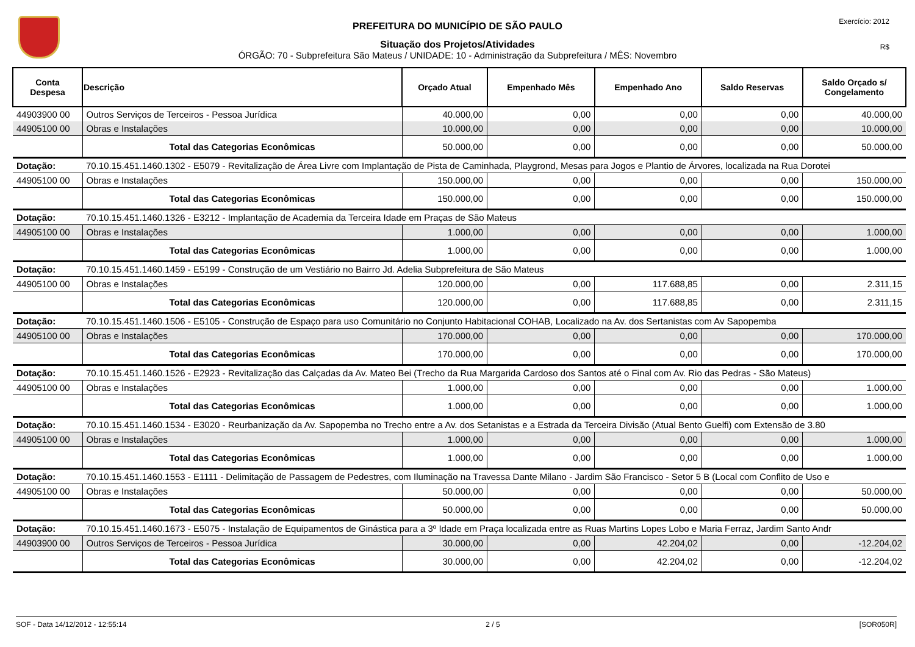Exercício: 2012
R$
PREFEITURA DO MUNICÍPIO DE SÃO PAULO
Situação dos Projetos/Atividades
ÓRGÃO: 70 - Subprefeitura São Mateus / UNIDADE: 10 - Administração da Subprefeitura / MÊS: Novembro
| Conta Despesa | Descrição | Orçado Atual | Empenhado Mês | Empenhado Ano | Saldo Reservas | Saldo Orçado s/ Congelamento |
| --- | --- | --- | --- | --- | --- | --- |
| 44903900 00 | Outros Serviços de Terceiros - Pessoa Jurídica | 40.000,00 | 0,00 | 0,00 | 0,00 | 40.000,00 |
| 44905100 00 | Obras e Instalações | 10.000,00 | 0,00 | 0,00 | 0,00 | 10.000,00 |
| | Total das Categorias Econômicas | 50.000,00 | 0,00 | 0,00 | 0,00 | 50.000,00 |
| Dotação: | 70.10.15.451.1460.1302 - E5079 - Revitalização de Área Livre com Implantação de Pista de Caminhada, Playgrond, Mesas para Jogos e Plantio de Árvores, localizada na Rua Dorotei | | | | | |
| 44905100 00 | Obras e Instalações | 150.000,00 | 0,00 | 0,00 | 0,00 | 150.000,00 |
| | Total das Categorias Econômicas | 150.000,00 | 0,00 | 0,00 | 0,00 | 150.000,00 |
| Dotação: | 70.10.15.451.1460.1326 - E3212 - Implantação de Academia da Terceira Idade em Praças de São Mateus | | | | | |
| 44905100 00 | Obras e Instalações | 1.000,00 | 0,00 | 0,00 | 0,00 | 1.000,00 |
| | Total das Categorias Econômicas | 1.000,00 | 0,00 | 0,00 | 0,00 | 1.000,00 |
| Dotação: | 70.10.15.451.1460.1459 - E5199 - Construção de um Vestiário no Bairro Jd. Adelia Subprefeitura de São Mateus | | | | | |
| 44905100 00 | Obras e Instalações | 120.000,00 | 0,00 | 117.688,85 | 0,00 | 2.311,15 |
| | Total das Categorias Econômicas | 120.000,00 | 0,00 | 117.688,85 | 0,00 | 2.311,15 |
| Dotação: | 70.10.15.451.1460.1506 - E5105 - Construção de Espaço para uso Comunitário no Conjunto Habitacional COHAB, Localizado na Av. dos Sertanistas com Av Sapopemba | | | | | |
| 44905100 00 | Obras e Instalações | 170.000,00 | 0,00 | 0,00 | 0,00 | 170.000,00 |
| | Total das Categorias Econômicas | 170.000,00 | 0,00 | 0,00 | 0,00 | 170.000,00 |
| Dotação: | 70.10.15.451.1460.1526 - E2923 - Revitalização das Calçadas da Av. Mateo Bei (Trecho da Rua Margarida Cardoso dos Santos até o Final com Av. Rio das Pedras - São Mateus) | | | | | |
| 44905100 00 | Obras e Instalações | 1.000,00 | 0,00 | 0,00 | 0,00 | 1.000,00 |
| | Total das Categorias Econômicas | 1.000,00 | 0,00 | 0,00 | 0,00 | 1.000,00 |
| Dotação: | 70.10.15.451.1460.1534 - E3020 - Reurbanização da Av. Sapopemba no Trecho entre a Av. dos Setanistas e a Estrada da Terceira Divisão (Atual Bento Guelfi) com Extensão de 3.80 | | | | | |
| 44905100 00 | Obras e Instalações | 1.000,00 | 0,00 | 0,00 | 0,00 | 1.000,00 |
| | Total das Categorias Econômicas | 1.000,00 | 0,00 | 0,00 | 0,00 | 1.000,00 |
| Dotação: | 70.10.15.451.1460.1553 - E1111 - Delimitação de Passagem de Pedestres, com Iluminação na Travessa Dante Milano - Jardim São Francisco - Setor 5 B (Local com Conflito de Uso e | | | | | |
| 44905100 00 | Obras e Instalações | 50.000,00 | 0,00 | 0,00 | 0,00 | 50.000,00 |
| | Total das Categorias Econômicas | 50.000,00 | 0,00 | 0,00 | 0,00 | 50.000,00 |
| Dotação: | 70.10.15.451.1460.1673 - E5075 - Instalação de Equipamentos de Ginástica para a 3º Idade em Praça localizada entre as Ruas Martins Lopes Lobo e Maria Ferraz, Jardim Santo Andr | | | | | |
| 44903900 00 | Outros Serviços de Terceiros - Pessoa Jurídica | 30.000,00 | 0,00 | 42.204,02 | 0,00 | -12.204,02 |
| | Total das Categorias Econômicas | 30.000,00 | 0,00 | 42.204,02 | 0,00 | -12.204,02 |
SOF - Data 14/12/2012 - 12:55:14 2 / 5 [SOR050R]